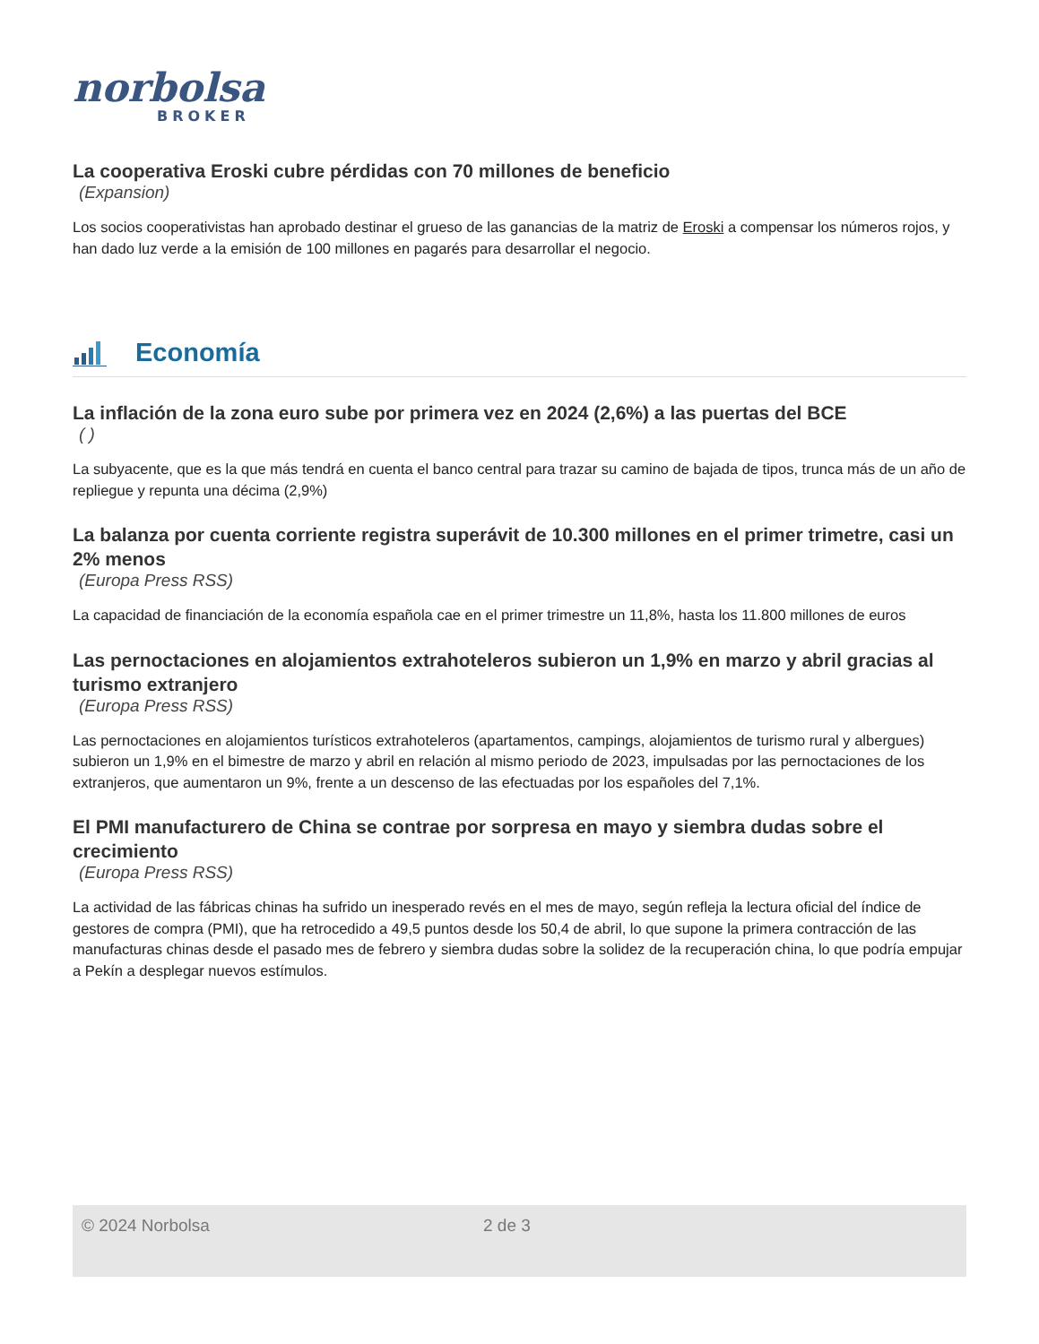norbolsa
BROKER
La cooperativa Eroski cubre pérdidas con 70 millones de beneficio
(Expansion)
Los socios cooperativistas han aprobado destinar el grueso de las ganancias de la matriz de Eroski a compensar los números rojos, y han dado luz verde a la emisión de 100 millones en pagarés para desarrollar el negocio.
Economía
La inflación de la zona euro sube por primera vez en 2024 (2,6%) a las puertas del BCE
( )
La subyacente, que es la que más tendrá en cuenta el banco central para trazar su camino de bajada de tipos, trunca más de un año de repliegue y repunta una décima (2,9%)
La balanza por cuenta corriente registra superávit de 10.300 millones en el primer trimetre, casi un 2% menos
(Europa Press RSS)
La capacidad de financiación de la economía española cae en el primer trimestre un 11,8%, hasta los 11.800 millones de euros
Las pernoctaciones en alojamientos extrahoteleros subieron un 1,9% en marzo y abril gracias al turismo extranjero
(Europa Press RSS)
Las pernoctaciones en alojamientos turísticos extrahoteleros (apartamentos, campings, alojamientos de turismo rural y albergues) subieron un 1,9% en el bimestre de marzo y abril en relación al mismo periodo de 2023, impulsadas por las pernoctaciones de los extranjeros, que aumentaron un 9%, frente a un descenso de las efectuadas por los españoles del 7,1%.
El PMI manufacturero de China se contrae por sorpresa en mayo y siembra dudas sobre el crecimiento
(Europa Press RSS)
La actividad de las fábricas chinas ha sufrido un inesperado revés en el mes de mayo, según refleja la lectura oficial del índice de gestores de compra (PMI), que ha retrocedido a 49,5 puntos desde los 50,4 de abril, lo que supone la primera contracción de las manufacturas chinas desde el pasado mes de febrero y siembra dudas sobre la solidez de la recuperación china, lo que podría empujar a Pekín a desplegar nuevos estímulos.
© 2024 Norbolsa 2 de 3